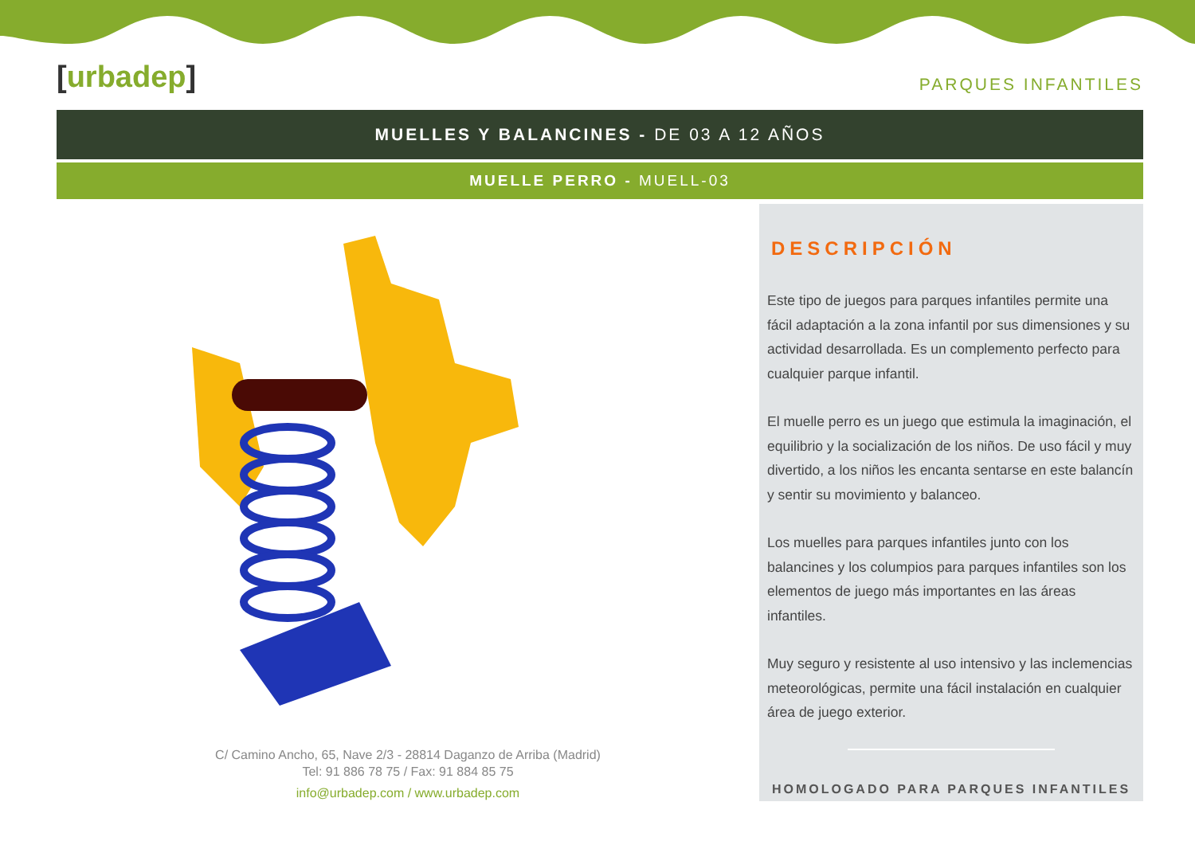[urbadep]
PARQUES INFANTILES
MUELLES Y BALANCINES - DE 03 A 12 AÑOS
MUELLE PERRO - MUELL-03
C/ Camino Ancho, 65, Nave 2/3 - 28814 Daganzo de Arriba (Madrid)
Tel: 91 886 78 75 / Fax: 91 884 85 75
info@urbadep.com / www.urbadep.com
DESCRIPCIÓN
Este tipo de juegos para parques infantiles permite una fácil adaptación a la zona infantil por sus dimensiones y su actividad desarrollada. Es un complemento perfecto para cualquier parque infantil.
El muelle perro es un juego que estimula la imaginación, el equilibrio y la socialización de los niños. De uso fácil y muy divertido, a los niños les encanta sentarse en este balancín y sentir su movimiento y balanceo.
Los muelles para parques infantiles junto con los balancines y los columpios para parques infantiles son los elementos de juego más importantes en las áreas infantiles.
Muy seguro y resistente al uso intensivo y las inclemencias meteorológicas, permite una fácil instalación en cualquier área de juego exterior.
HOMOLOGADO PARA PARQUES INFANTILES